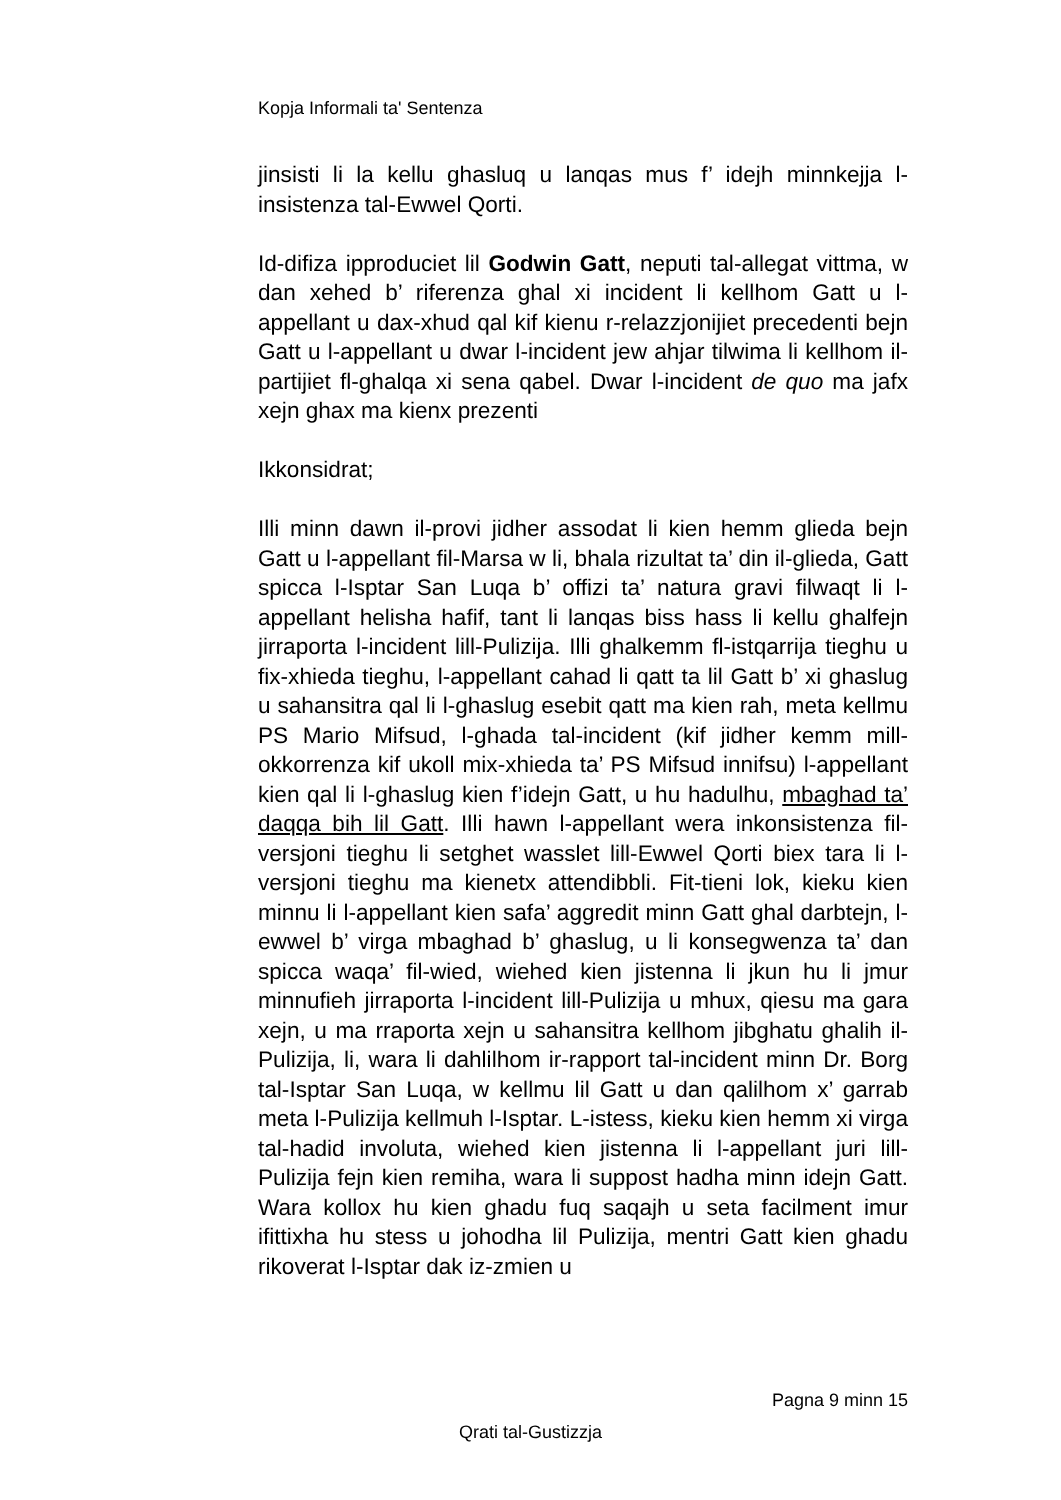Kopja Informali ta' Sentenza
jinsisti li la kellu ghasluq u lanqas mus f’ idejh minnkejja l-insistenza tal-Ewwel Qorti.
Id-difiza ipproduciet lil Godwin Gatt, neputi tal-allegat vittma, w dan xehed b’ riferenza ghal xi incident li kellhom Gatt u l-appellant u dax-xhud qal kif kienu r-relazzjonijiet precedenti bejn Gatt u l-appellant u dwar l-incident jew ahjar tilwima li kellhom il-partijiet fl-ghalqa xi sena qabel. Dwar l-incident de quo ma jafx xejn ghax ma kienx prezenti
Ikkonsidrat;
Illi minn dawn il-provi jidher assodat li kien hemm glieda bejn Gatt u l-appellant fil-Marsa w li, bhala rizultat ta’ din il-glieda, Gatt spicca l-Isptar San Luqa b’ offizi ta’ natura gravi filwaqt li l-appellant helisha hafif, tant li lanqas biss hass li kellu ghalfejn jirraporta l-incident lill-Pulizija. Illi ghalkemm fl-istqarrija tieghu u fix-xhieda tieghu, l-appellant cahad li qatt ta lil Gatt b’ xi ghaslug u sahansitra qal li l-ghaslug esebit qatt ma kien rah, meta kellmu PS Mario Mifsud, l-ghada tal-incident (kif jidher kemm mill-okkorrenza kif ukoll mix-xhieda ta’ PS Mifsud innifsu) l-appellant kien qal li l-ghaslug kien f’idejn Gatt, u hu hadulhu, mbaghad ta’ daqqa bih lil Gatt. Illi hawn l-appellant wera inkonsistenza fil-versjoni tieghu li setghet wasslet lill-Ewwel Qorti biex tara li l-versjoni tieghu ma kienetx attendibbli. Fit-tieni lok, kieku kien minnu li l-appellant kien safa’ aggredit minn Gatt ghal darbtejn, l-ewwel b’ virga mbaghad b’ ghaslug, u li konsegwenza ta’ dan spicca waqa’ fil-wied, wiehed kien jistenna li jkun hu li jmur minnufieh jirraporta l-incident lill-Pulizija u mhux, qiesu ma gara xejn, u ma rraporta xejn u sahansitra kellhom jibghatu ghalih il-Pulizija, li, wara li dahlilhom ir-rapport tal-incident minn Dr. Borg tal-Isptar San Luqa, w kellmu lil Gatt u dan qalilhom x’ garrab meta l-Pulizija kellmuh l-Isptar. L-istess, kieku kien hemm xi virga tal-hadid involuta, wiehed kien jistenna li l-appellant juri lill-Pulizija fejn kien remiha, wara li suppost hadha minn idejn Gatt. Wara kollox hu kien ghadu fuq saqajh u seta facilment imur ifittixha hu stess u johodha lil Pulizija, mentri Gatt kien ghadu rikoverat l-Isptar dak iz-zmien u
Pagna 9 minn 15
Qrati tal-Gustizzja